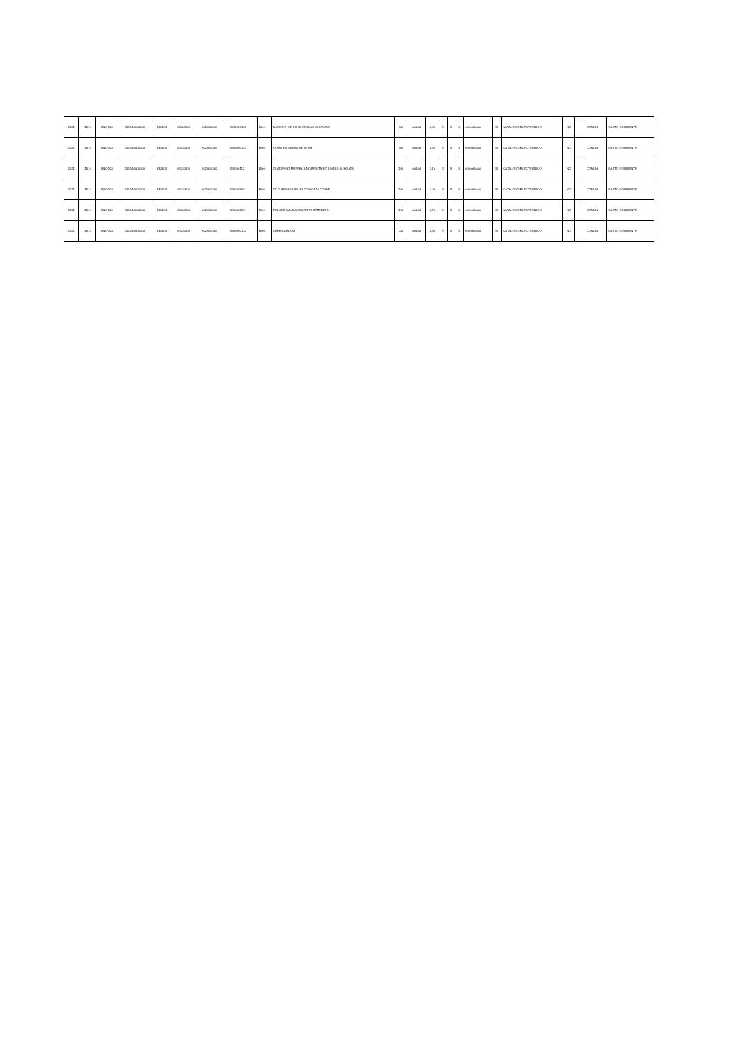| 2021 | 11514 | UNQ100 | 115140000000 | 530804 | 01120500 | 002000000 | | 3692000120 | Bien | MASKING DE 1 X 40 YARDAS MULTIUSO | 50 | unidad | 0,60 | S | S | S | normalizado | SI | CATALOGO ELECTRONICO | NO | | | COMUN | GASTO CORRIENTE |
| 2021 | 11514 | UNQ100 | 115140000000 | 530804 | 01120500 | 002000000 | | 3699000143 | Bien | GOMA EN BARRA DE 40 GR | 50 | unidad | 0,80 | S | S | S | normalizado | SI | CATALOGO ELECTRONICO | NO | | | COMUN | GASTO CORRIENTE |
| 2021 | 11514 | UNQ100 | 115140000000 | 530804 | 01120500 | 002000000 | | 326000112 | Bien | CUADERNO ESPIRAL UNIVERSITARIO LINEAS 80 HOJAS | 100 | unidad | 1,15 | S | S | S | normalizado | SI | CATALOGO ELECTRONICO | NO | | | COMUN | GASTO CORRIENTE |
| 2021 | 11514 | UNQ100 | 115140000000 | 530804 | 01120500 | 002000000 | | 326000962 | Bien | CD S REGRABABLES CON CAJA CD RW | 100 | unidad | 1,00 | S | S | S | normalizado | SI | CATALOGO ELECTRONICO | NO | | | COMUN | GASTO CORRIENTE |
| 2021 | 11514 | UNQ100 | 115140000000 | 530804 | 01120500 | 002000000 | | 326000223 | Bien | FOLDER MANILA COLORES INTENSOS | 100 | unidad | 0,26 | S | S | S | normalizado | SI | CATALOGO ELECTRONICO | NO | | | COMUN | GASTO CORRIENTE |
| 2021 | 11514 | UNQ100 | 115140000000 | 530804 | 01120500 | 002000000 | | 3699000137 | Bien | CERAS DEDOS | 20 | unidad | 0,90 | S | S | S | normalizado | SI | CATALOGO ELECTRONICO | NO | | | COMUN | GASTO CORRIENTE |